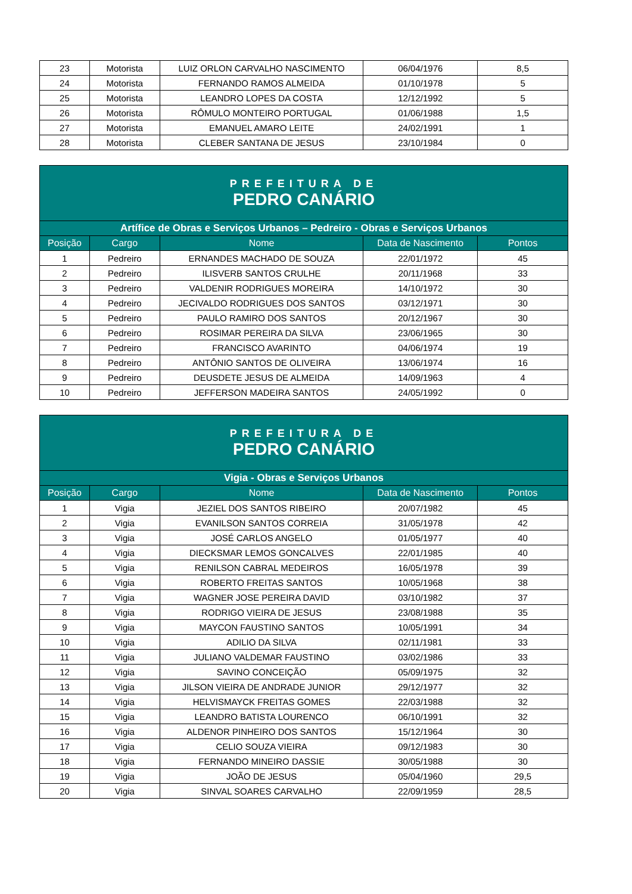| 23 | Motorista | LUIZ ORLON CARVALHO NASCIMENTO | 06/04/1976 | 8,5 |
| 24 | Motorista | FERNANDO RAMOS ALMEIDA | 01/10/1978 | 5 |
| 25 | Motorista | LEANDRO LOPES DA COSTA | 12/12/1992 | 5 |
| 26 | Motorista | RÔMULO MONTEIRO PORTUGAL | 01/06/1988 | 1,5 |
| 27 | Motorista | EMANUEL AMARO LEITE | 24/02/1991 | 1 |
| 28 | Motorista | CLEBER SANTANA DE JESUS | 23/10/1984 | 0 |
| PREFEITURA DE PEDRO CANÁRIO | | | | |
| Artífice de Obras e Serviços Urbanos – Pedreiro - Obras e Serviços Urbanos | | | | |
| Posição | Cargo | Nome | Data de Nascimento | Pontos |
| 1 | Pedreiro | ERNANDES MACHADO DE SOUZA | 22/01/1972 | 45 |
| 2 | Pedreiro | ILISVERB SANTOS CRULHE | 20/11/1968 | 33 |
| 3 | Pedreiro | VALDENIR RODRIGUES MOREIRA | 14/10/1972 | 30 |
| 4 | Pedreiro | JECIVALDO RODRIGUES DOS SANTOS | 03/12/1971 | 30 |
| 5 | Pedreiro | PAULO RAMIRO DOS SANTOS | 20/12/1967 | 30 |
| 6 | Pedreiro | ROSIMAR PEREIRA DA SILVA | 23/06/1965 | 30 |
| 7 | Pedreiro | FRANCISCO AVARINTO | 04/06/1974 | 19 |
| 8 | Pedreiro | ANTÔNIO SANTOS DE OLIVEIRA | 13/06/1974 | 16 |
| 9 | Pedreiro | DEUSDETE JESUS DE ALMEIDA | 14/09/1963 | 4 |
| 10 | Pedreiro | JEFFERSON MADEIRA SANTOS | 24/05/1992 | 0 |
| PREFEITURA DE PEDRO CANÁRIO | | | | |
| Vigia - Obras e Serviços Urbanos | | | | |
| Posição | Cargo | Nome | Data de Nascimento | Pontos |
| 1 | Vigia | JEZIEL DOS SANTOS RIBEIRO | 20/07/1982 | 45 |
| 2 | Vigia | EVANILSON SANTOS CORREIA | 31/05/1978 | 42 |
| 3 | Vigia | JOSÉ CARLOS ANGELO | 01/05/1977 | 40 |
| 4 | Vigia | DIECKSMAR LEMOS GONCALVES | 22/01/1985 | 40 |
| 5 | Vigia | RENILSON CABRAL MEDEIROS | 16/05/1978 | 39 |
| 6 | Vigia | ROBERTO FREITAS SANTOS | 10/05/1968 | 38 |
| 7 | Vigia | WAGNER JOSE PEREIRA DAVID | 03/10/1982 | 37 |
| 8 | Vigia | RODRIGO VIEIRA DE JESUS | 23/08/1988 | 35 |
| 9 | Vigia | MAYCON FAUSTINO SANTOS | 10/05/1991 | 34 |
| 10 | Vigia | ADILIO DA SILVA | 02/11/1981 | 33 |
| 11 | Vigia | JULIANO VALDEMAR FAUSTINO | 03/02/1986 | 33 |
| 12 | Vigia | SAVINO CONCEIÇÃO | 05/09/1975 | 32 |
| 13 | Vigia | JILSON VIEIRA DE ANDRADE JUNIOR | 29/12/1977 | 32 |
| 14 | Vigia | HELVISMAYCK FREITAS GOMES | 22/03/1988 | 32 |
| 15 | Vigia | LEANDRO BATISTA LOURENCO | 06/10/1991 | 32 |
| 16 | Vigia | ALDENOR PINHEIRO DOS SANTOS | 15/12/1964 | 30 |
| 17 | Vigia | CELIO SOUZA VIEIRA | 09/12/1983 | 30 |
| 18 | Vigia | FERNANDO MINEIRO DASSIE | 30/05/1988 | 30 |
| 19 | Vigia | JOÃO DE JESUS | 05/04/1960 | 29,5 |
| 20 | Vigia | SINVAL SOARES CARVALHO | 22/09/1959 | 28,5 |